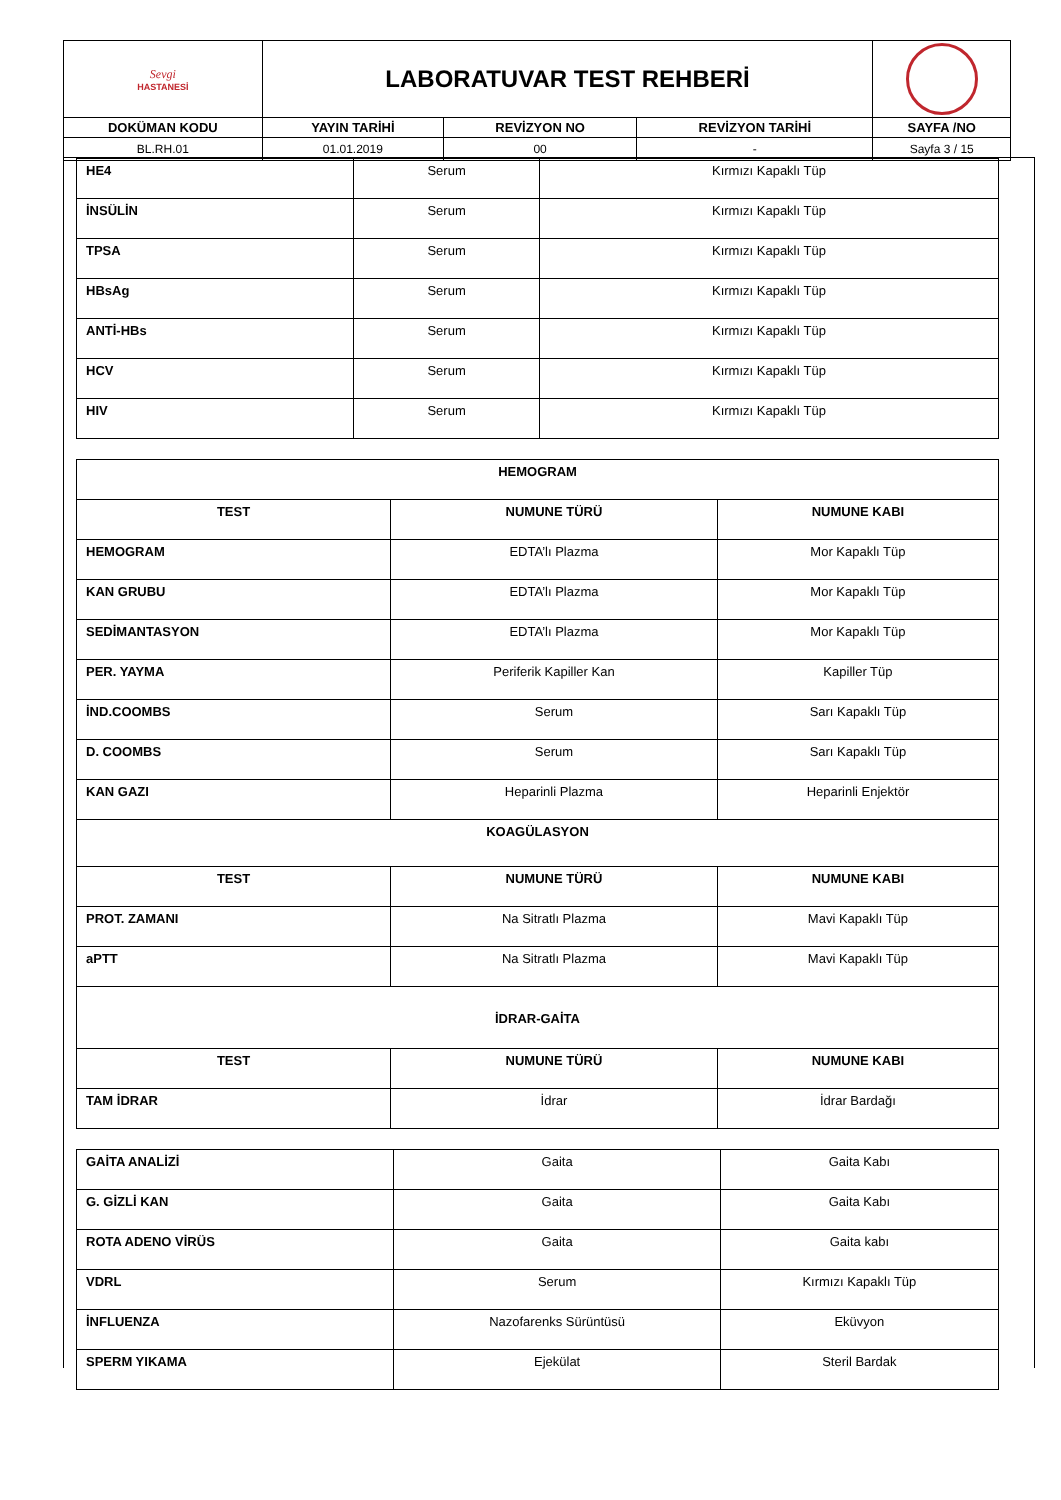| Sevgi HASTANESİ | LABORATUVAR TEST REHBERİ | | | |
| DOKÜMAN KODU | YAYIN TARİHİ | REVİZYON NO | REVİZYON TARİHİ | SAYFA /NO |
| BL.RH.01 | 01.01.2019 | 00 | - | Sayfa 3 / 15 |
| HE4 | Serum | Kırmızı Kapaklı Tüp |
| İNSÜLİN | Serum | Kırmızı Kapaklı Tüp |
| TPSA | Serum | Kırmızı Kapaklı Tüp |
| HBsAg | Serum | Kırmızı Kapaklı Tüp |
| ANTİ-HBs | Serum | Kırmızı Kapaklı Tüp |
| HCV | Serum | Kırmızı Kapaklı Tüp |
| HIV | Serum | Kırmızı Kapaklı Tüp |
| HEMOGRAM | | |
| --- | --- | --- |
| TEST | NUMUNE TÜRÜ | NUMUNE KABI |
| HEMOGRAM | EDTA’lı Plazma | Mor Kapaklı Tüp |
| KAN GRUBU | EDTA’lı Plazma | Mor Kapaklı Tüp |
| SEDİMANTASYON | EDTA’lı Plazma | Mor Kapaklı Tüp |
| PER. YAYMA | Periferik Kapiller Kan | Kapiller Tüp |
| İND.COOMBS | Serum | Sarı Kapaklı Tüp |
| D. COOMBS | Serum | Sarı Kapaklı Tüp |
| KAN GAZI | Heparinli Plazma | Heparinli Enjektör |
| KOAGÜLASYON | | |
| TEST | NUMUNE TÜRÜ | NUMUNE KABI |
| PROT. ZAMANI | Na Sitratlı Plazma | Mavi Kapaklı Tüp |
| aPTT | Na Sitratlı Plazma | Mavi Kapaklı Tüp |
| İDRAR-GAİTA | | |
| TEST | NUMUNE TÜRÜ | NUMUNE KABI |
| TAM İDRAR | İdrar | İdrar Bardağı |
| GAİTA ANALİZİ | Gaita | Gaita Kabı |
| G. GİZLİ KAN | Gaita | Gaita Kabı |
| ROTA ADENO VİRÜS | Gaita | Gaita kabı |
| VDRL | Serum | Kırmızı Kapaklı Tüp |
| İNFLUENZA | Nazofarenks Sürüntüsü | Eküvyon |
| SPERM YIKAMA | Ejekülat | Steril Bardak |